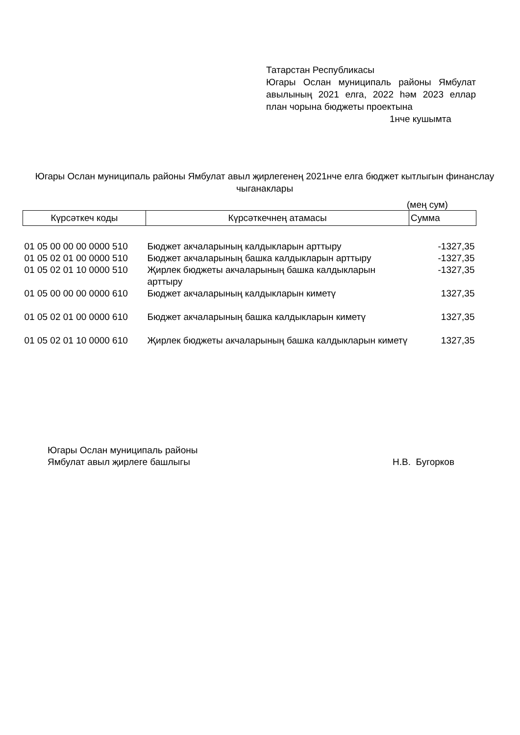Татарстан Республикасы
Югары Ослан муниципаль районы Ямбулат авылының 2021 елга, 2022 һәм 2023 еллар план чорына бюджеты проектына
1нче кушымта
Югары Ослан муниципаль районы Ямбулат авыл җирлегенең 2021нче елга бюджет кытлыгын финанслау чыганаклары
(мең сум)
| Күрсәткеч коды | Күрсәткечнең атамасы | Сумма |
| --- | --- | --- |
| 01 05 00 00 00 0000 510 | Бюджет акчаларының калдыкларын арттыру | -1327,35 |
| 01 05 02 01 00 0000 510 | Бюджет акчаларының башка калдыкларын арттыру | -1327,35 |
| 01 05 02 01 10 0000 510 | Җирлек бюджеты акчаларының башка калдыкларын арттыру | -1327,35 |
| 01 05 00 00 00 0000 610 | Бюджет акчаларының калдыкларын киметү | 1327,35 |
| 01 05 02 01 00 0000 610 | Бюджет акчаларының башка калдыкларын киметү | 1327,35 |
| 01 05 02 01 10 0000 610 | Җирлек бюджеты акчаларының башка калдыкларын киметү | 1327,35 |
Югары Ослан муниципаль районы
Ямбулат авыл җирлеге башлыгы
Н.В. Бугорков